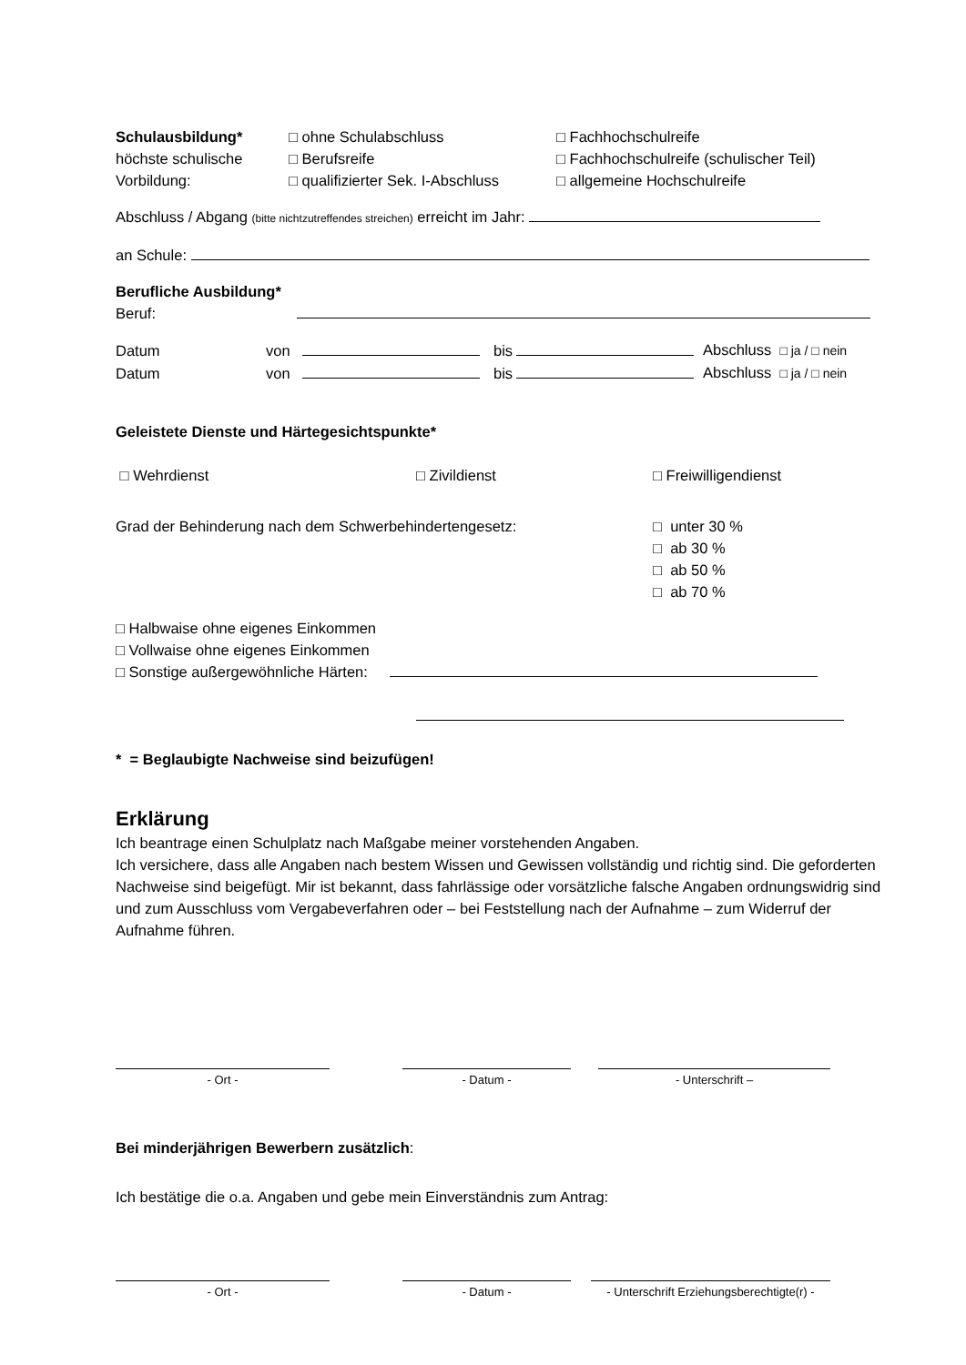Schulausbildung* □ ohne Schulabschluss □ Fachhochschulreife
höchste schulische □ Berufsreife □ Fachhochschulreife (schulischer Teil)
Vorbildung: □ qualifizierter Sek. I-Abschluss
□ allgemeine Hochschulreife
Abschluss / Abgang (bitte nichtzutreffendes streichen) erreicht im Jahr:
an Schule:
Berufliche Ausbildung*
Beruf:
| Datum | von | | bis | | Abschluss □ ja / □ nein |
| Datum | von | | bis | | Abschluss □ ja / □ nein |
Geleistete Dienste und Härtegesichtspunkte*
□ Wehrdienst □ Zivildienst □ Freiwilligendienst
Grad der Behinderung nach dem Schwerbehindertengesetz: □ unter 30 %
□ ab 30 %
□ ab 50 %
□ ab 70 %
□ Halbwaise ohne eigenes Einkommen
□ Vollwaise ohne eigenes Einkommen
□ Sonstige außergewöhnliche Härten:
* = Beglaubigte Nachweise sind beizufügen!
Erklärung
Ich beantrage einen Schulplatz nach Maßgabe meiner vorstehenden Angaben.
Ich versichere, dass alle Angaben nach bestem Wissen und Gewissen vollständig und richtig sind. Die geforderten Nachweise sind beigefügt. Mir ist bekannt, dass fahrlässige oder vorsätzliche falsche Angaben ordnungswidrig sind und zum Ausschluss vom Vergabeverfahren oder – bei Feststellung nach der Aufnahme – zum Widerruf der Aufnahme führen.
| - Ort - | | - Datum - | | - Unterschrift – |
Bei minderjährigen Bewerbern zusätzlich:
Ich bestätige die o.a. Angaben und gebe mein Einverständnis zum Antrag:
| - Ort - | | - Datum - | | - Unterschrift Erziehungsberechtigte(r) - |